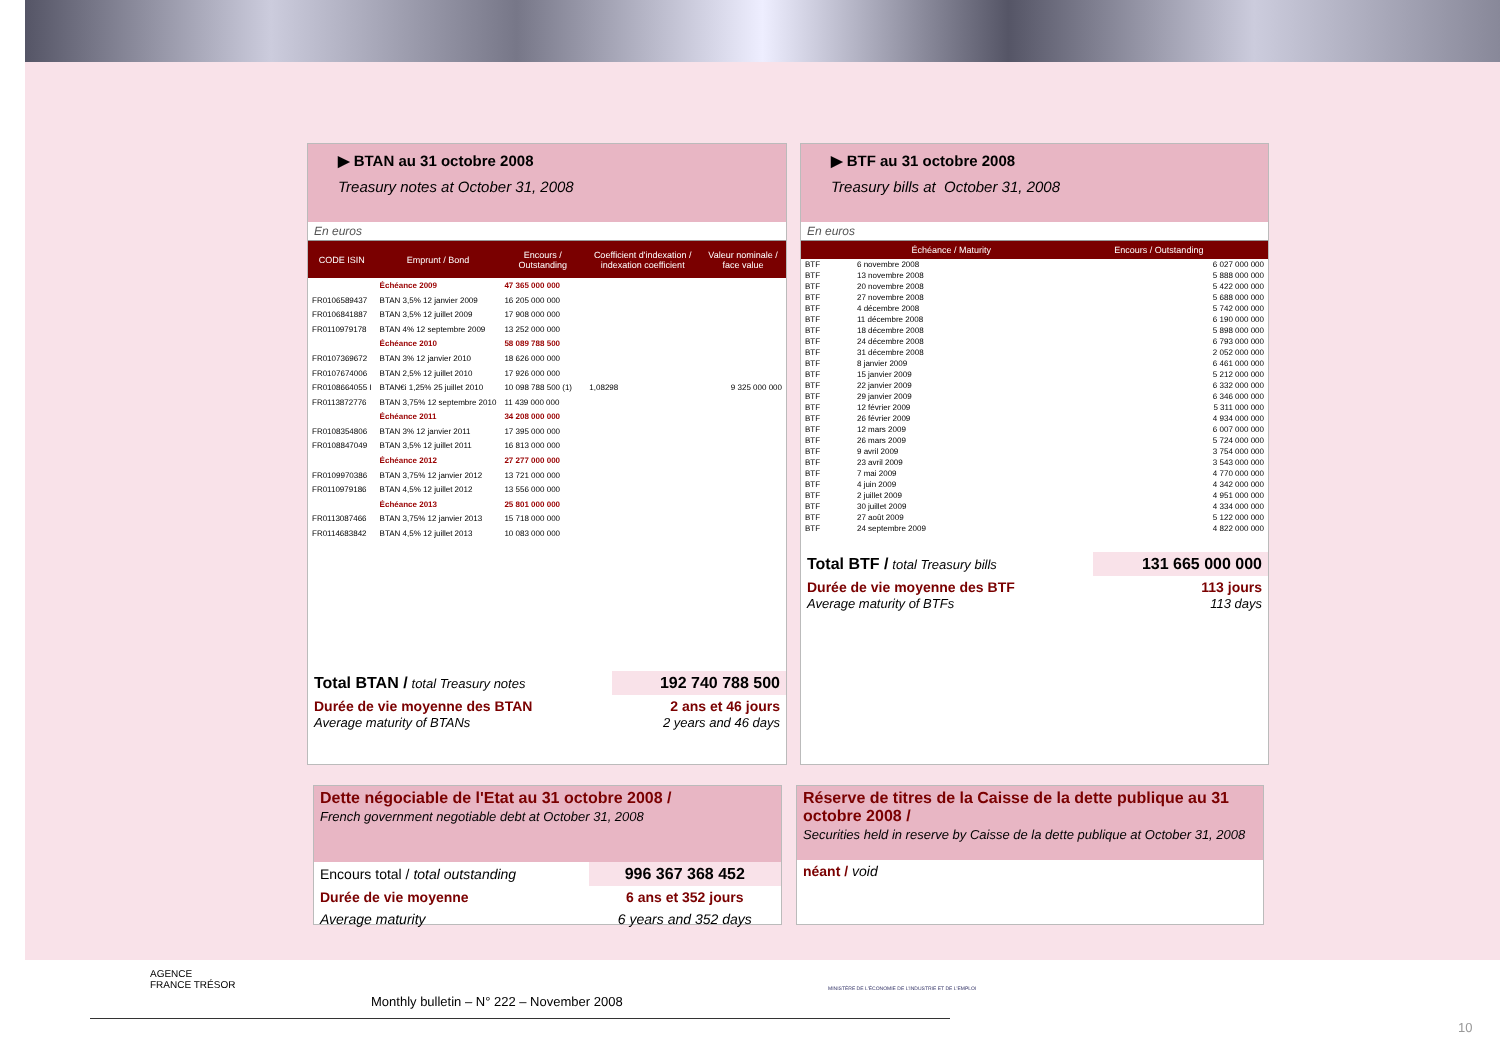▶ BTAN au 31 octobre 2008
Treasury notes at October 31, 2008
En euros
| CODE ISIN | Emprunt / Bond | Encours / Outstanding | Coefficient d'indexation / indexation coefficient | Valeur nominale / face value |
| --- | --- | --- | --- | --- |
| | Échéance 2009 | 47 365 000 000 | | |
| FR0106589437 | BTAN 3,5% 12 janvier 2009 | 16 205 000 000 | | |
| FR0106841887 | BTAN 3,5% 12 juillet 2009 | 17 908 000 000 | | |
| FR0110979178 | BTAN 4% 12 septembre 2009 | 13 252 000 000 | | |
| | Échéance 2010 | 58 089 788 500 | | |
| FR0107369672 | BTAN 3% 12 janvier 2010 | 18 626 000 000 | | |
| FR0107674006 | BTAN 2,5% 12 juillet 2010 | 17 926 000 000 | | |
| FR0108664055 I | BTAN€i 1,25% 25 juillet 2010 | 10 098 788 500 (1) | 1,08298 | 9 325 000 000 |
| FR0113872776 | BTAN 3,75% 12 septembre 2010 | 11 439 000 000 | | |
| | Échéance 2011 | 34 208 000 000 | | |
| FR0108354806 | BTAN 3% 12 janvier 2011 | 17 395 000 000 | | |
| FR0108847049 | BTAN 3,5% 12 juillet 2011 | 16 813 000 000 | | |
| | Échéance 2012 | 27 277 000 000 | | |
| FR0109970386 | BTAN 3,75% 12 janvier 2012 | 13 721 000 000 | | |
| FR0110979186 | BTAN 4,5% 12 juillet 2012 | 13 556 000 000 | | |
| | Échéance 2013 | 25 801 000 000 | | |
| FR0113087466 | BTAN 3,75% 12 janvier 2013 | 15 718 000 000 | | |
| FR0114683842 | BTAN 4,5% 12 juillet 2013 | 10 083 000 000 | | |
| Total BTAN / total Treasury notes | 192 740 788 500 |
| Durée de vie moyenne des BTAN Average maturity of BTANs | 2 ans et 46 jours 2 years and 46 days |
▶ BTF au 31 octobre 2008
Treasury bills at October 31, 2008
En euros
| | Échéance / Maturity | Encours / Outstanding |
| --- | --- | --- |
| BTF | 6 novembre 2008 | 6 027 000 000 |
| BTF | 13 novembre 2008 | 5 888 000 000 |
| BTF | 20 novembre 2008 | 5 422 000 000 |
| BTF | 27 novembre 2008 | 5 688 000 000 |
| BTF | 4 décembre 2008 | 5 742 000 000 |
| BTF | 11 décembre 2008 | 6 190 000 000 |
| BTF | 18 décembre 2008 | 5 898 000 000 |
| BTF | 24 décembre 2008 | 6 793 000 000 |
| BTF | 31 décembre 2008 | 2 052 000 000 |
| BTF | 8 janvier 2009 | 6 461 000 000 |
| BTF | 15 janvier 2009 | 5 212 000 000 |
| BTF | 22 janvier 2009 | 6 332 000 000 |
| BTF | 29 janvier 2009 | 6 346 000 000 |
| BTF | 12 février 2009 | 5 311 000 000 |
| BTF | 26 février 2009 | 4 934 000 000 |
| BTF | 12 mars 2009 | 6 007 000 000 |
| BTF | 26 mars 2009 | 5 724 000 000 |
| BTF | 9 avril 2009 | 3 754 000 000 |
| BTF | 23 avril 2009 | 3 543 000 000 |
| BTF | 7 mai 2009 | 4 770 000 000 |
| BTF | 4 juin 2009 | 4 342 000 000 |
| BTF | 2 juillet 2009 | 4 951 000 000 |
| BTF | 30 juillet 2009 | 4 334 000 000 |
| BTF | 27 août 2009 | 5 122 000 000 |
| BTF | 24 septembre 2009 | 4 822 000 000 |
| Total BTF / total Treasury bills | 131 665 000 000 |
| Durée de vie moyenne des BTF Average maturity of BTFs | 113 jours 113 days |
Dette négociable de l'Etat au 31 octobre 2008 /
French government negotiable debt at October 31, 2008
| Encours total / total outstanding | 996 367 368 452 |
| Durée de vie moyenne | 6 ans et 352 jours |
| Average maturity | 6 years and 352 days |
Réserve de titres de la Caisse de la dette publique au 31 octobre 2008 /
Securities held in reserve by Caisse de la dette publique at October 31, 2008
néant / void
AGENCE
FRANCE TRÉSOR
Monthly bulletin – N° 222 – November 2008
MINISTÈRE DE L'ÉCONOMIE DE L'INDUSTRIE ET DE L'EMPLOI
10